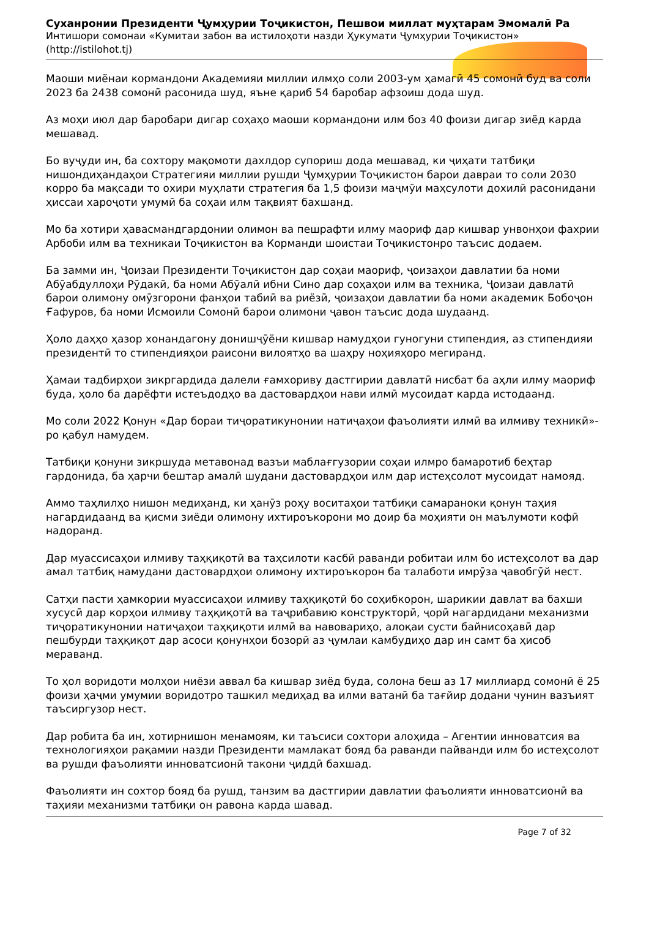Суханронии Президенти Ҷумҳурии Тоҷикистон, Пешвои миллат муҳтарам Эмомалӣ Ра
Интишори сомонаи «Кумитаи забон ва истилоҳоти назди Ҳукумати Ҷумҳурии Тоҷикистон»
(http://istilohot.tj)
Маоши миёнаи кормандони Академияи миллии илмҳо соли 2003-ум ҳамагӣ 45 сомонӣ буд ва соли 2023 ба 2438 сомонӣ расонида шуд, яъне қариб 54 баробар афзоиш дода шуд.
Аз моҳи июл дар баробари дигар соҳаҳо маоши кормандони илм боз 40 фоизи дигар зиёд карда мешавад.
Бо вуҷуди ин, ба сохтору мақомоти дахлдор супориш дода мешавад, ки ҷиҳати татбиқи нишондиҳандаҳои Стратегияи миллии рушди Ҷумҳурии Тоҷикистон барои давраи то соли 2030 корро ба мақсади то охири муҳлати стратегия ба 1,5 фоизи маҷмӯи маҳсулоти дохилӣ расонидани ҳиссаи хароҷоти умумӣ ба соҳаи илм тақвият бахшанд.
Мо ба хотири ҳавасмандгардонии олимон ва пешрафти илму маориф дар кишвар унвонҳои фахрии Арбоби илм ва техникаи Тоҷикистон ва Корманди шоистаи Тоҷикистонро таъсис додаем.
Ба замми ин, Ҷоизаи Президенти Тоҷикистон дар соҳаи маориф, ҷоизаҳои давлатии ба номи Абӯабдуллоҳи Рӯдакӣ, ба номи Абӯалӣ ибни Сино дар соҳаҳои илм ва техника, Ҷоизаи давлатӣ барои олимону омӯзгорони фанҳои табиӣ ва риёзӣ, ҷоизаҳои давлатии ба номи академик Бобоҷон Ғафуров, ба номи Исмоили Сомонӣ барои олимони ҷавон таъсис дода шудаанд.
Ҳоло даҳҳо ҳазор хонандагону донишҷӯёни кишвар намудҳои гуногуни стипендия, аз стипендияи президентӣ то стипендияҳои раисони вилоятҳо ва шаҳру ноҳияҳоро мегиранд.
Ҳамаи тадбирҳои зикргардида далели ғамхориву дастгирии давлатӣ нисбат ба аҳли илму маориф буда, ҳоло ба дарёфти истеъдодҳо ва дастовардҳои нави илмӣ мусоидат карда истодаанд.
Мо соли 2022 Қонун «Дар бораи тиҷоратикунонии натиҷаҳои фаъолияти илмӣ ва илмиву техникӣ»-ро қабул намудем.
Татбиқи қонуни зикршуда метавонад вазъи маблағгузории соҳаи илмро бамаротиб беҳтар гардонида, ба ҳарчи бештар амалӣ шудани дастовардҳои илм дар истеҳсолот мусоидат намояд.
Аммо таҳлилҳо нишон медиҳанд, ки ҳанӯз роҳу воситаҳои татбиқи самараноки қонун таҳия нагардидаанд ва қисми зиёди олимону ихтироъкорони мо доир ба моҳияти он маълумоти кофӣ надоранд.
Дар муассисаҳои илмиву таҳқиқотӣ ва таҳсилоти касбӣ раванди робитаи илм бо истеҳсолот ва дар амал татбиқ намудани дастовардҳои олимону ихтироъкорон ба талаботи имрӯза ҷавобгӯй нест.
Сатҳи пасти ҳамкории муассисаҳои илмиву таҳқиқотӣ бо соҳибкорон, шарикии давлат ва бахши хусусӣ дар корҳои илмиву таҳқиқотӣ ва таҷрибавию конструкторӣ, ҷорӣ нагардидани механизми тиҷоратикунонии натиҷаҳои таҳқиқоти илмӣ ва навовариҳо, алоқаи сусти байнисоҳавӣ дар пешбурди таҳқиқот дар асоси қонунҳои бозорӣ аз ҷумлаи камбудиҳо дар ин самт ба ҳисоб мераванд.
То ҳол воридоти молҳои ниёзи аввал ба кишвар зиёд буда, солона беш аз 17 миллиард сомонӣ ё 25 фоизи ҳаҷми умумии воридотро ташкил медиҳад ва илми ватанӣ ба тағйир додани чунин вазъият таъсиргузор нест.
Дар робита ба ин, хотирнишон менамоям, ки таъсиси сохтори алоҳида – Агентии инноватсия ва технологияҳои рақамии назди Президенти мамлакат бояд ба раванди пайванди илм бо истеҳсолот ва рушди фаъолияти инноватсионӣ такони ҷиддӣ бахшад.
Фаъолияти ин сохтор бояд ба рушд, танзим ва дастгирии давлатии фаъолияти инноватсионӣ ва таҳияи механизми татбиқи он равона карда шавад.
Page 7 of 32